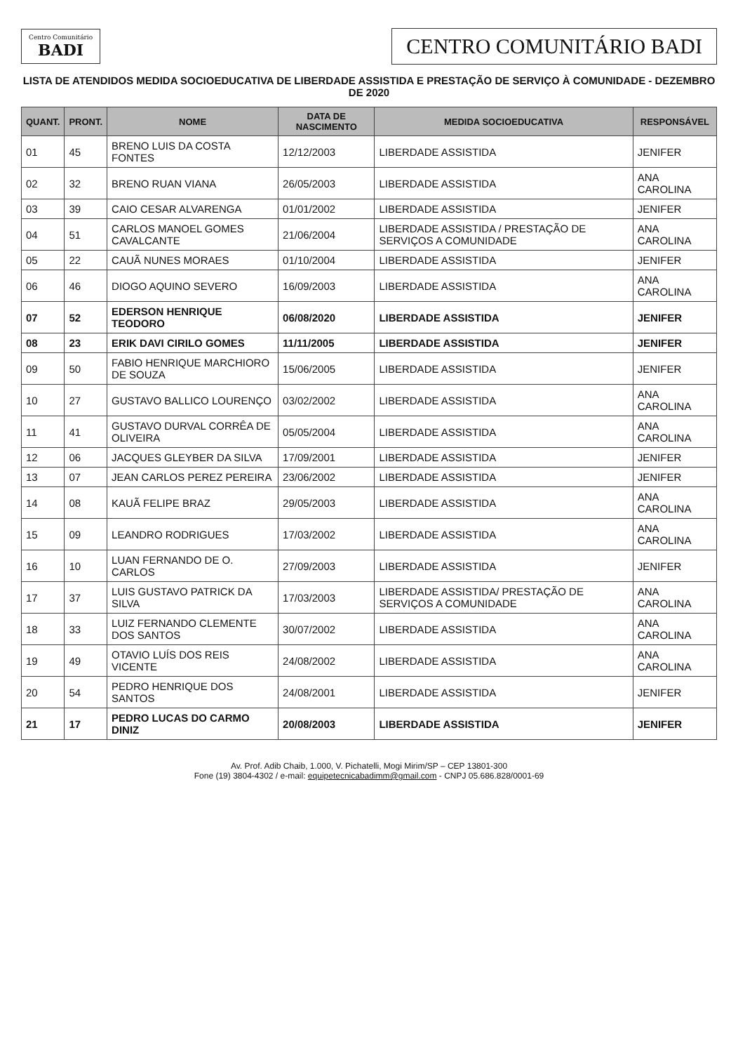Centro Comunitário
BADI
CENTRO COMUNITÁRIO BADI
LISTA DE ATENDIDOS MEDIDA SOCIOEDUCATIVA DE LIBERDADE ASSISTIDA E PRESTAÇÃO DE SERVIÇO À COMUNIDADE - DEZEMBRO DE 2020
| QUANT. | PRONT. | NOME | DATA DE NASCIMENTO | MEDIDA SOCIOEDUCATIVA | RESPONSÁVEL |
| --- | --- | --- | --- | --- | --- |
| 01 | 45 | BRENO LUIS DA COSTA FONTES | 12/12/2003 | LIBERDADE ASSISTIDA | JENIFER |
| 02 | 32 | BRENO RUAN VIANA | 26/05/2003 | LIBERDADE ASSISTIDA | ANA CAROLINA |
| 03 | 39 | CAIO CESAR ALVARENGA | 01/01/2002 | LIBERDADE ASSISTIDA | JENIFER |
| 04 | 51 | CARLOS MANOEL GOMES CAVALCANTE | 21/06/2004 | LIBERDADE ASSISTIDA / PRESTAÇÃO DE SERVIÇOS A COMUNIDADE | ANA CAROLINA |
| 05 | 22 | CAUÃ NUNES MORAES | 01/10/2004 | LIBERDADE ASSISTIDA | JENIFER |
| 06 | 46 | DIOGO AQUINO SEVERO | 16/09/2003 | LIBERDADE ASSISTIDA | ANA CAROLINA |
| 07 | 52 | EDERSON HENRIQUE TEODORO | 06/08/2020 | LIBERDADE ASSISTIDA | JENIFER |
| 08 | 23 | ERIK DAVI CIRILO GOMES | 11/11/2005 | LIBERDADE ASSISTIDA | JENIFER |
| 09 | 50 | FABIO HENRIQUE MARCHIORO DE SOUZA | 15/06/2005 | LIBERDADE ASSISTIDA | JENIFER |
| 10 | 27 | GUSTAVO BALLICO LOURENÇO | 03/02/2002 | LIBERDADE ASSISTIDA | ANA CAROLINA |
| 11 | 41 | GUSTAVO DURVAL CORRÊA DE OLIVEIRA | 05/05/2004 | LIBERDADE ASSISTIDA | ANA CAROLINA |
| 12 | 06 | JACQUES GLEYBER DA SILVA | 17/09/2001 | LIBERDADE ASSISTIDA | JENIFER |
| 13 | 07 | JEAN CARLOS PEREZ PEREIRA | 23/06/2002 | LIBERDADE ASSISTIDA | JENIFER |
| 14 | 08 | KAUÃ FELIPE BRAZ | 29/05/2003 | LIBERDADE ASSISTIDA | ANA CAROLINA |
| 15 | 09 | LEANDRO RODRIGUES | 17/03/2002 | LIBERDADE ASSISTIDA | ANA CAROLINA |
| 16 | 10 | LUAN FERNANDO DE O. CARLOS | 27/09/2003 | LIBERDADE ASSISTIDA | JENIFER |
| 17 | 37 | LUIS GUSTAVO PATRICK DA SILVA | 17/03/2003 | LIBERDADE ASSISTIDA/ PRESTAÇÃO DE SERVIÇOS A COMUNIDADE | ANA CAROLINA |
| 18 | 33 | LUIZ FERNANDO CLEMENTE DOS SANTOS | 30/07/2002 | LIBERDADE ASSISTIDA | ANA CAROLINA |
| 19 | 49 | OTAVIO LUÍS DOS REIS VICENTE | 24/08/2002 | LIBERDADE ASSISTIDA | ANA CAROLINA |
| 20 | 54 | PEDRO HENRIQUE DOS SANTOS | 24/08/2001 | LIBERDADE ASSISTIDA | JENIFER |
| 21 | 17 | PEDRO LUCAS DO CARMO DINIZ | 20/08/2003 | LIBERDADE ASSISTIDA | JENIFER |
Av. Prof. Adib Chaib, 1.000, V. Pichatelli, Mogi Mirim/SP – CEP 13801-300
Fone (19) 3804-4302 / e-mail: equipetecnicabadimm@gmail.com - CNPJ 05.686.828/0001-69